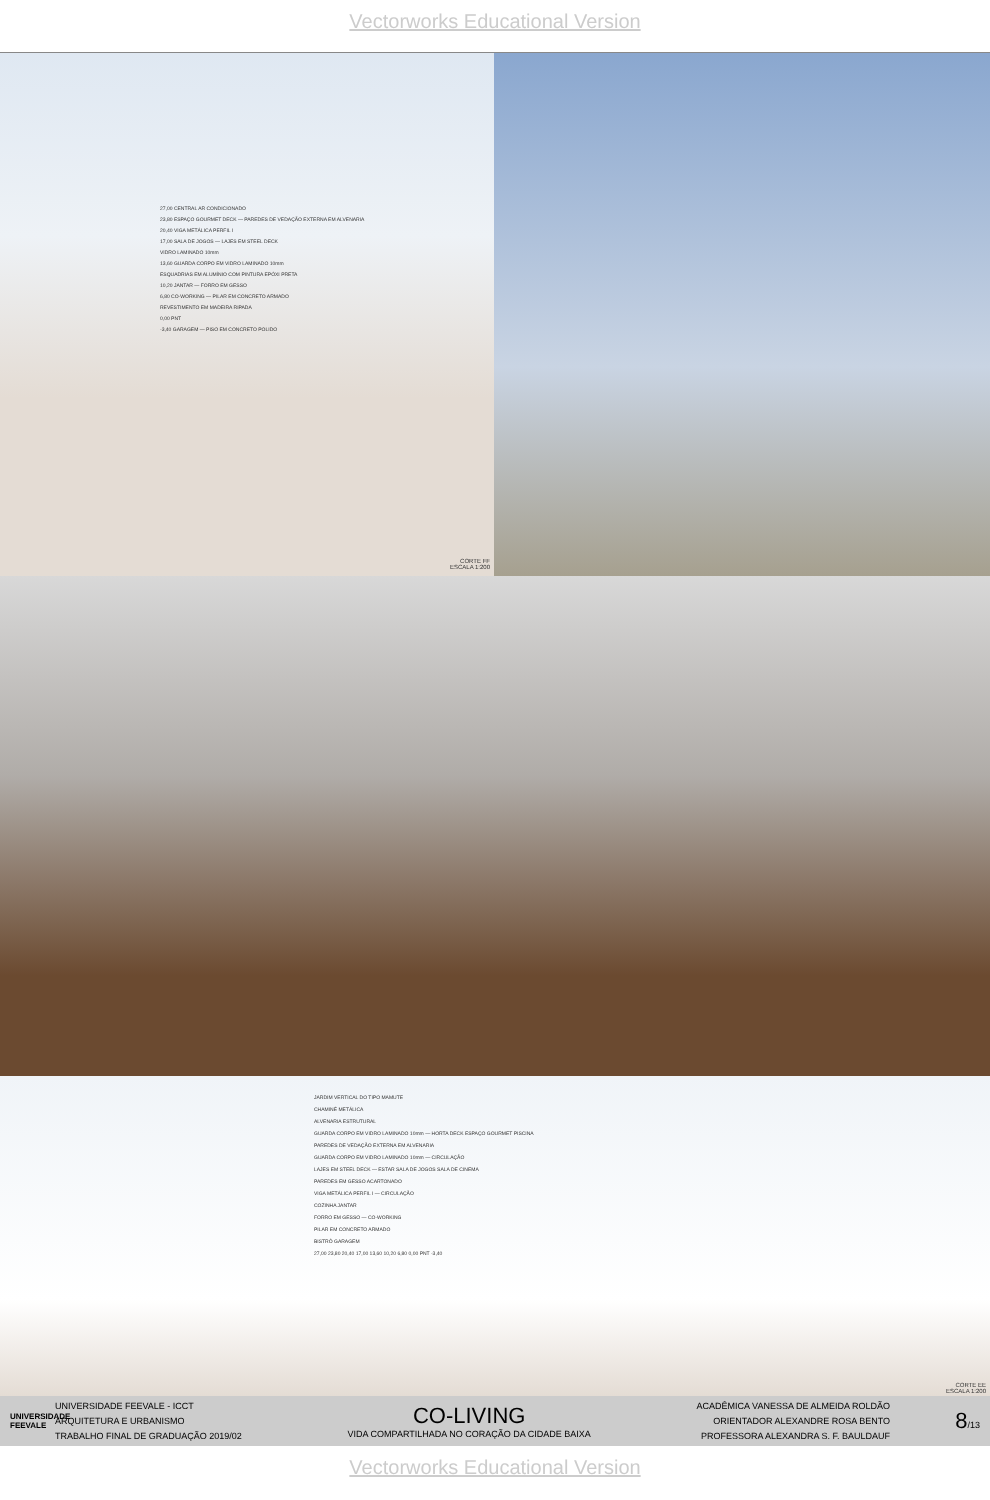Vectorworks Educational Version
27,00 CENTRAL AR CONDICIONADO
23,80 ESPAÇO GOURMET DECK — PAREDES DE VEDAÇÃO EXTERNA EM ALVENARIA
20,40 VIGA METÁLICA PERFIL I
17,00 SALA DE JOGOS — LAJES EM STEEL DECK
VIDRO LAMINADO 10mm
13,60 GUARDA CORPO EM VIDRO LAMINADO 10mm
ESQUADRIAS EM ALUMÍNIO COM PINTURA EPÓXI PRETA
10,20 JANTAR — FORRO EM GESSO
6,80 CO-WORKING — PILAR EM CONCRETO ARMADO
REVESTIMENTO EM MADEIRA RIPADA
0,00 PNT
-3,40 GARAGEM — PISO EM CONCRETO POLIDO
CORTE FF
ESCALA 1:200
JARDIM VERTICAL DO TIPO MAMUTE
CHAMINÉ METÁLICA
ALVENARIA ESTRUTURAL
GUARDA CORPO EM VIDRO LAMINADO 10mm — HORTA DECK ESPAÇO GOURMET PISCINA
PAREDES DE VEDAÇÃO EXTERNA EM ALVENARIA
GUARDA CORPO EM VIDRO LAMINADO 10mm — CIRCULAÇÃO
LAJES EM STEEL DECK — ESTAR SALA DE JOGOS SALA DE CINEMA
PAREDES EM GESSO ACARTONADO
VIGA METÁLICA PERFIL I — CIRCULAÇÃO
COZINHA JANTAR
FORRO EM GESSO — CO-WORKING
PILAR EM CONCRETO ARMADO
BISTRÔ GARAGEM
27,00 23,80 20,40 17,00 13,60 10,20 6,80 0,00 PNT -3,40
CORTE EE
ESCALA 1:200
UNIVERSIDADE FEEVALE
UNIVERSIDADE FEEVALE - ICCT
ARQUITETURA E URBANISMO
TRABALHO FINAL DE GRADUAÇÃO 2019/02
CO-LIVING
VIDA COMPARTILHADA NO CORAÇÃO DA CIDADE BAIXA
ACADÊMICA VANESSA DE ALMEIDA ROLDÃO
ORIENTADOR ALEXANDRE ROSA BENTO
PROFESSORA ALEXANDRA S. F. BAULDAUF
8/13
Vectorworks Educational Version